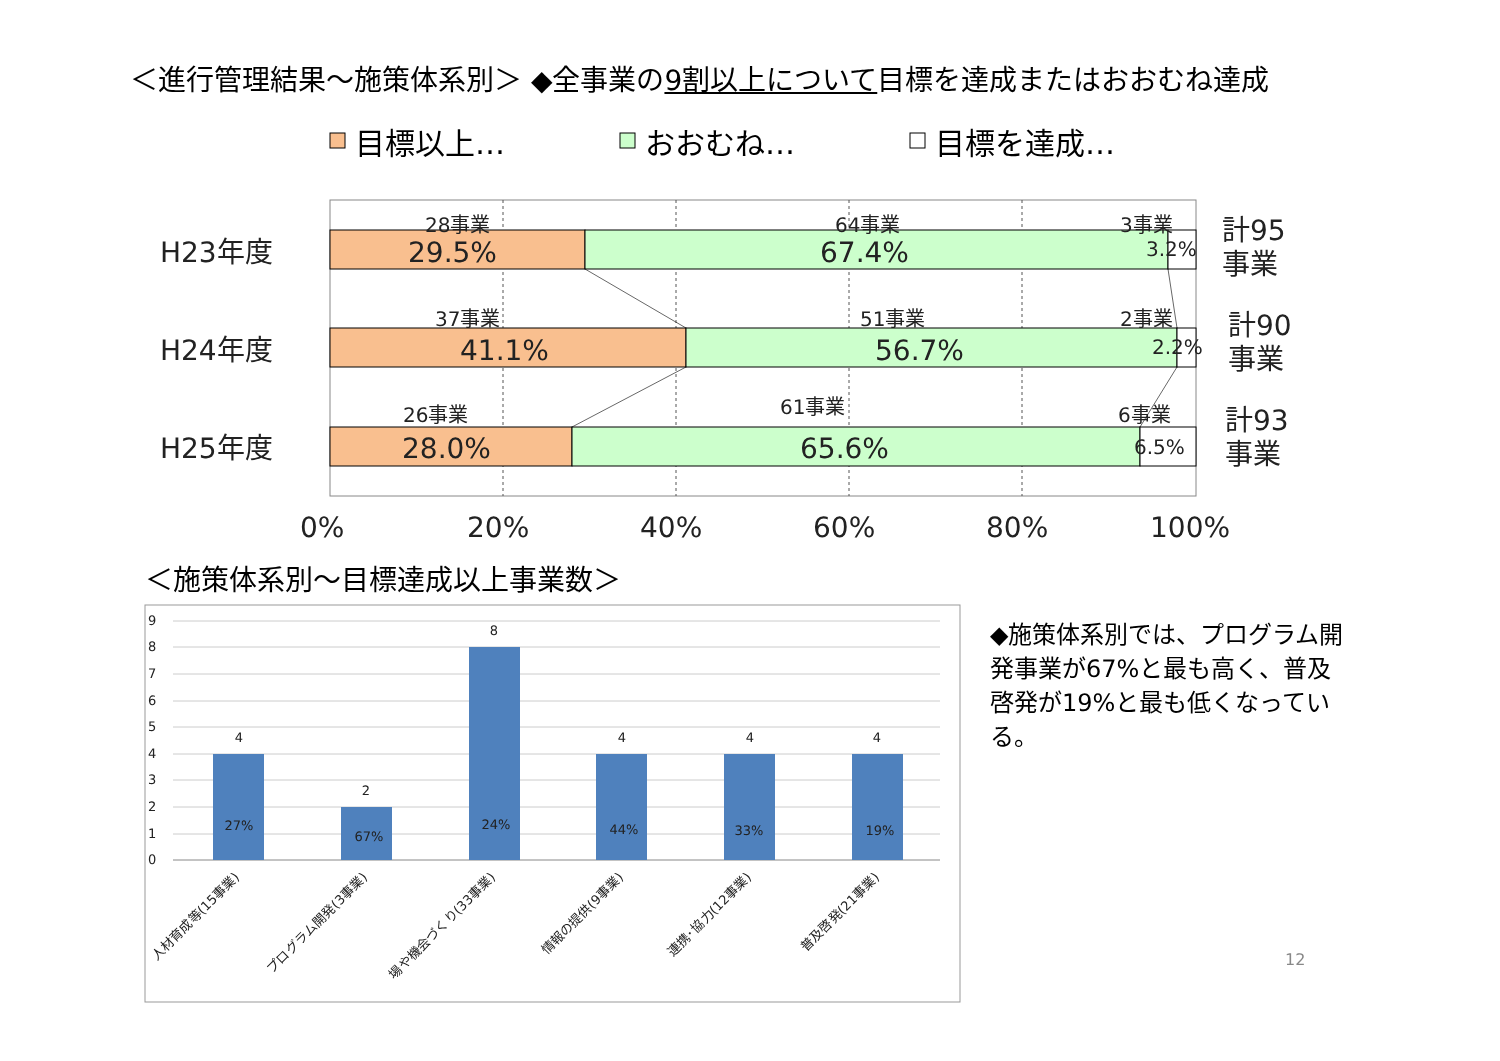＜進行管理結果～施策体系別＞ ◆全事業の9割以上について目標を達成またはおおむね達成
目標以上…
おおむね…
目標を達成…
H23年度
H24年度
H25年度
29.5%
67.4%
41.1%
56.7%
28.0%
65.6%
0%
20%
40%
60%
80%
100%
計95
事業
計90
事業
計93
事業
28事業
64事業
3事業
3.2%
37事業
51事業
2事業
2.2%
26事業
61事業
6事業
6.5%
9
8
7
6
5
4
3
2
1
0
4
2
8
4
4
4
27%
67%
24%
44%
33%
19%
人材育成等(15事業)
プログラム開発(3事業)
場や機会づくり(33事業)
情報の提供(9事業)
連携･協力(12事業)
普及啓発(21事業)
＜施策体系別～目標達成以上事業数＞
◆施策体系別では、プログラム開発事業が67%と最も高く、普及啓発が19%と最も低くなっている。
12